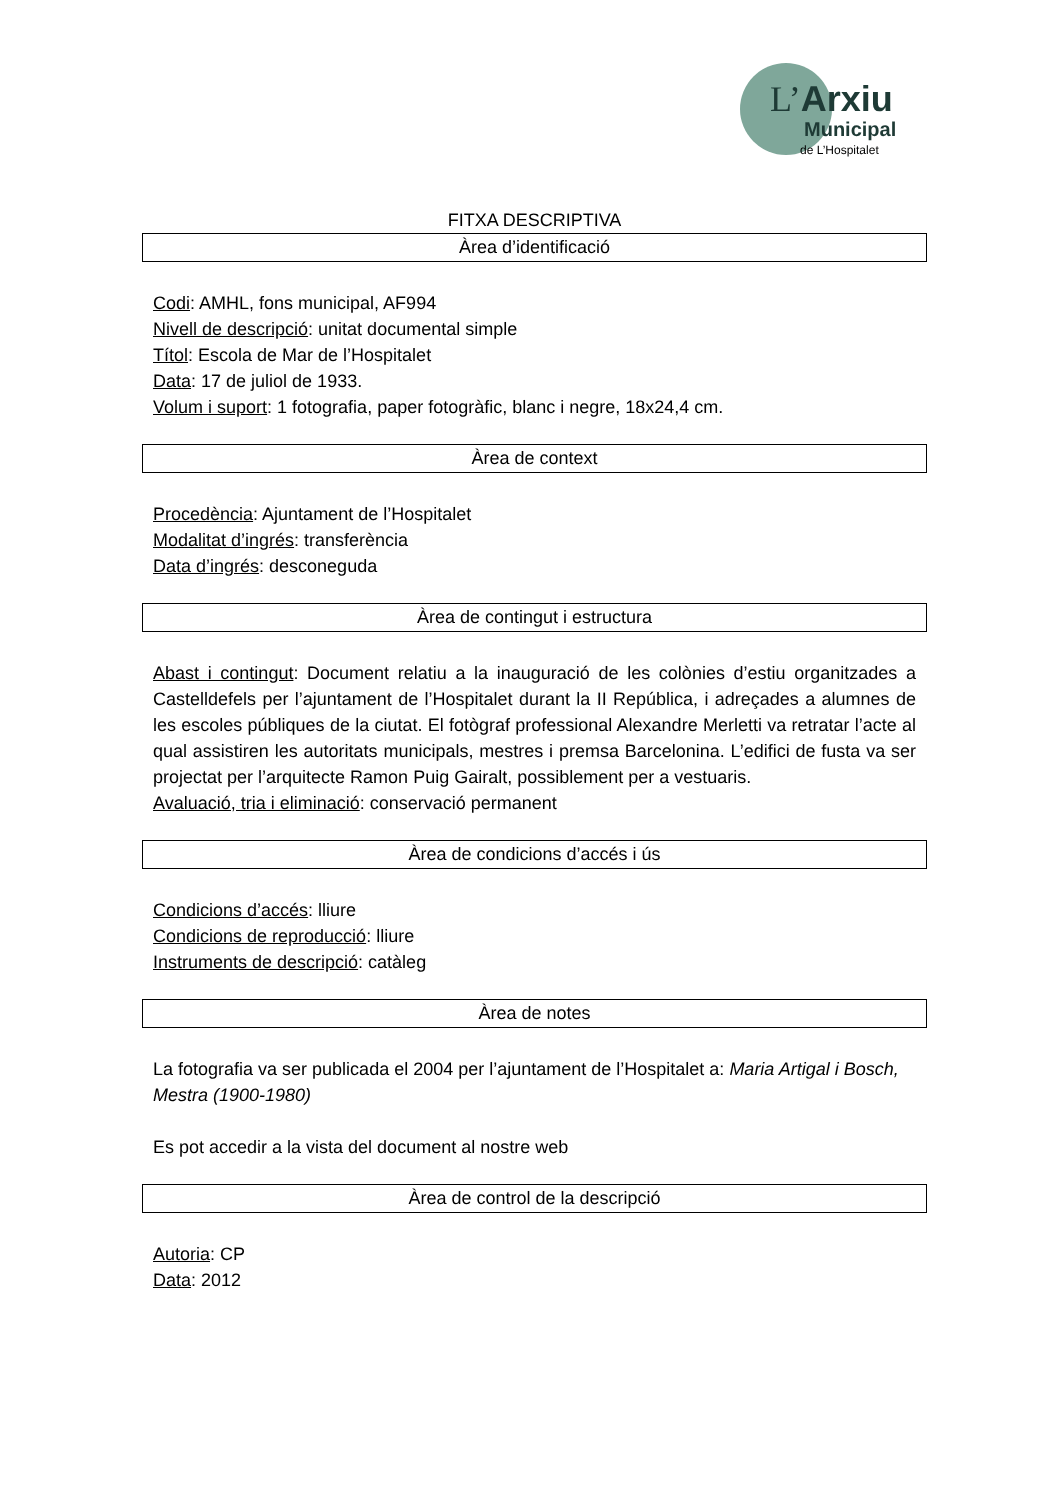L’Arxiu
Municipal
de L’Hospitalet
FITXA DESCRIPTIVA
Àrea d’identificació
Codi: AMHL, fons municipal, AF994
Nivell de descripció: unitat documental simple
Títol: Escola de Mar de l’Hospitalet
Data: 17 de juliol de 1933.
Volum i suport: 1 fotografia, paper fotogràfic, blanc i negre, 18x24,4 cm.
Àrea de context
Procedència: Ajuntament de l’Hospitalet
Modalitat d’ingrés: transferència
Data d’ingrés: desconeguda
Àrea de contingut i estructura
Abast i contingut: Document relatiu a la inauguració de les colònies d’estiu organitzades a Castelldefels per l’ajuntament de l’Hospitalet durant la II República, i adreçades a alumnes de les escoles públiques de la ciutat. El fotògraf professional Alexandre Merletti va retratar l’acte al qual assistiren les autoritats municipals, mestres i premsa Barcelonina. L’edifici de fusta va ser projectat per l’arquitecte Ramon Puig Gairalt, possiblement per a vestuaris.
Avaluació, tria i eliminació: conservació permanent
Àrea de condicions d’accés i ús
Condicions d’accés: lliure
Condicions de reproducció: lliure
Instruments de descripció: catàleg
Àrea de notes
La fotografia va ser publicada el 2004 per l’ajuntament de l’Hospitalet a: Maria Artigal i Bosch, Mestra (1900-1980)
Es pot accedir a la vista del document al nostre web
Àrea de control de la descripció
Autoria: CP
Data: 2012